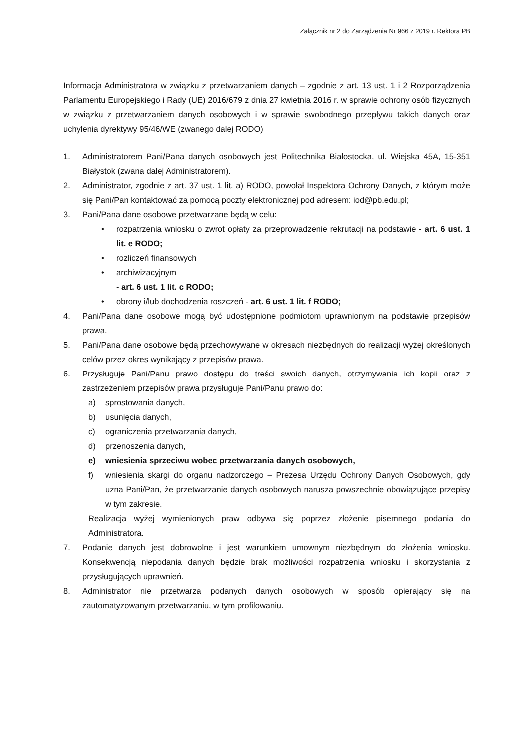Załącznik nr 2 do Zarządzenia Nr 966 z 2019 r. Rektora PB
Informacja Administratora w związku z przetwarzaniem danych – zgodnie z art. 13 ust. 1 i 2 Rozporządzenia Parlamentu Europejskiego i Rady (UE) 2016/679 z dnia 27 kwietnia 2016 r. w sprawie ochrony osób fizycznych w związku z przetwarzaniem danych osobowych i w sprawie swobodnego przepływu takich danych oraz uchylenia dyrektywy 95/46/WE (zwanego dalej RODO)
1. Administratorem Pani/Pana danych osobowych jest Politechnika Białostocka, ul. Wiejska 45A, 15-351 Białystok (zwana dalej Administratorem).
2. Administrator, zgodnie z art. 37 ust. 1 lit. a) RODO, powołał Inspektora Ochrony Danych, z którym może się Pani/Pan kontaktować za pomocą poczty elektronicznej pod adresem: iod@pb.edu.pl;
3. Pani/Pana dane osobowe przetwarzane będą w celu:
• rozpatrzenia wniosku o zwrot opłaty za przeprowadzenie rekrutacji na podstawie - art. 6 ust. 1 lit. e RODO;
• rozliczeń finansowych
• archiwizacyjnym
- art. 6 ust. 1 lit. c RODO;
• obrony i/lub dochodzenia roszczeń - art. 6 ust. 1 lit. f RODO;
4. Pani/Pana dane osobowe mogą być udostępnione podmiotom uprawnionym na podstawie przepisów prawa.
5. Pani/Pana dane osobowe będą przechowywane w okresach niezbędnych do realizacji wyżej określonych celów przez okres wynikający z przepisów prawa.
6. Przysługuje Pani/Panu prawo dostępu do treści swoich danych, otrzymywania ich kopii oraz z zastrzeżeniem przepisów prawa przysługuje Pani/Panu prawo do:
a) sprostowania danych,
b) usunięcia danych,
c) ograniczenia przetwarzania danych,
d) przenoszenia danych,
e) wniesienia sprzeciwu wobec przetwarzania danych osobowych,
f) wniesienia skargi do organu nadzorczego – Prezesa Urzędu Ochrony Danych Osobowych, gdy uzna Pani/Pan, że przetwarzanie danych osobowych narusza powszechnie obowiązujące przepisy w tym zakresie.
Realizacja wyżej wymienionych praw odbywa się poprzez złożenie pisemnego podania do Administratora.
7. Podanie danych jest dobrowolne i jest warunkiem umownym niezbędnym do złożenia wniosku. Konsekwencją niepodania danych będzie brak możliwości rozpatrzenia wniosku i skorzystania z przysługujących uprawnień.
8. Administrator nie przetwarza podanych danych osobowych w sposób opierający się na zautomatyzowanym przetwarzaniu, w tym profilowaniu.